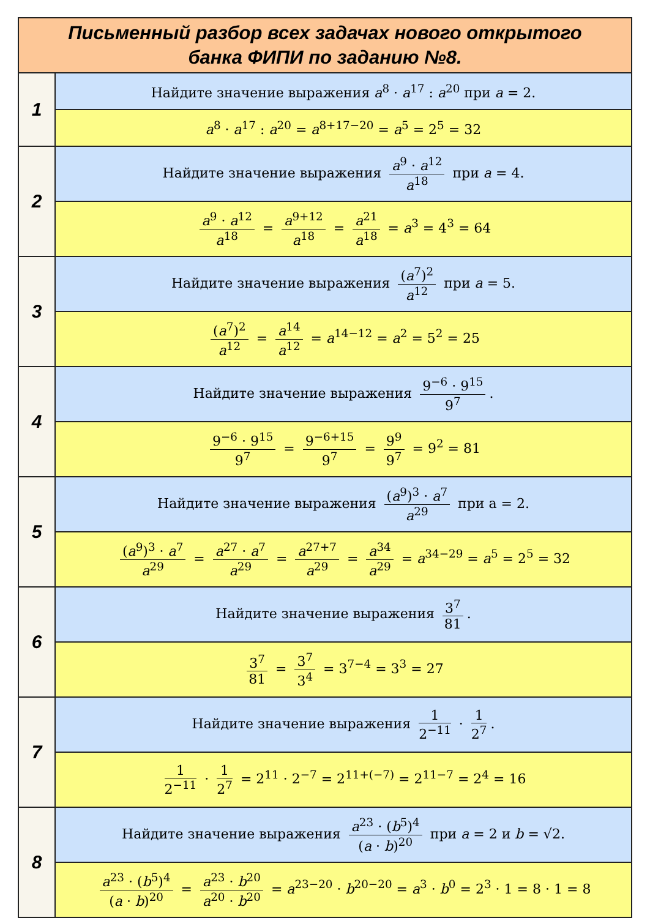| Письменный разбор всех задачах нового открытого банка ФИПИ по заданию №8. | |
| --- | --- |
| 1 | Найдите значение выражения a<sup>8</sup> · a<sup>17</sup> : a<sup>20</sup> при a = 2. |
| | a<sup>8</sup> · a<sup>17</sup> : a<sup>20</sup> = a<sup>8+17−20</sup> = a<sup>5</sup> = 2<sup>5</sup> = 32 |
| 2 | Найдите значение выражения a<sup>9</sup> · a<sup>12</sup> a<sup>18</sup> при a = 4. |
| | a<sup>9</sup> · a<sup>12</sup> a<sup>18</sup> = a<sup>9+12</sup> a<sup>18</sup> = a<sup>21</sup> a<sup>18</sup> = a<sup>3</sup> = 4<sup>3</sup> = 64 |
| 3 | Найдите значение выражения ( a<sup>7</sup>)<sup>2</sup> a<sup>12</sup> при a = 5. |
| | ( a<sup>7</sup>)<sup>2</sup> a<sup>12</sup> = a<sup>14</sup> a<sup>12</sup> = a<sup>14−12</sup> = a<sup>2</sup> = 5<sup>2</sup> = 25 |
| 4 | Найдите значение выражения 9<sup>−6</sup> · 9<sup>15</sup> 9<sup>7</sup> . |
| | 9<sup>−6</sup> · 9<sup>15</sup> 9<sup>7</sup> = 9<sup>−6+15</sup> 9<sup>7</sup> = 9<sup>9</sup> 9<sup>7</sup> = 9<sup>2</sup> = 81 |
| 5 | Найдите значение выражения ( a<sup>9</sup>)<sup>3</sup> · a<sup>7</sup> a<sup>29</sup> при a = 2. |
| | ( a<sup>9</sup>)<sup>3</sup> · a<sup>7</sup> a<sup>29</sup> = a<sup>27</sup> · a<sup>7</sup> a<sup>29</sup> = a<sup>27+7</sup> a<sup>29</sup> = a<sup>34</sup> a<sup>29</sup> = a<sup>34−29</sup> = a<sup>5</sup> = 2<sup>5</sup> = 32 |
| 6 | Найдите значение выражения 3<sup>7</sup> 81 . |
| | 3<sup>7</sup> 81 = 3<sup>7</sup> 3<sup>4</sup> = 3<sup>7−4</sup> = 3<sup>3</sup> = 27 |
| 7 | Найдите значение выражения 1 2<sup>−11</sup> · 1 2<sup>7</sup> . |
| | 1 2<sup>−11</sup> · 1 2<sup>7</sup> = 2<sup>11</sup> · 2<sup>−7</sup> = 2<sup>11+(−7)</sup> = 2<sup>11−7</sup> = 2<sup>4</sup> = 16 |
| 8 | Найдите значение выражения a<sup>23</sup> · ( b<sup>5</sup>)<sup>4</sup> ( a · b )<sup>20</sup> при a = 2 и b = √2. |
| | a<sup>23</sup> · ( b<sup>5</sup>)<sup>4</sup> ( a · b )<sup>20</sup> = a<sup>23</sup> · b<sup>20</sup> a<sup>20</sup> · b<sup>20</sup> = a<sup>23−20</sup> · b<sup>20−20</sup> = a<sup>3</sup> · b<sup>0</sup> = 2<sup>3</sup> · 1 = 8 · 1 = 8 |